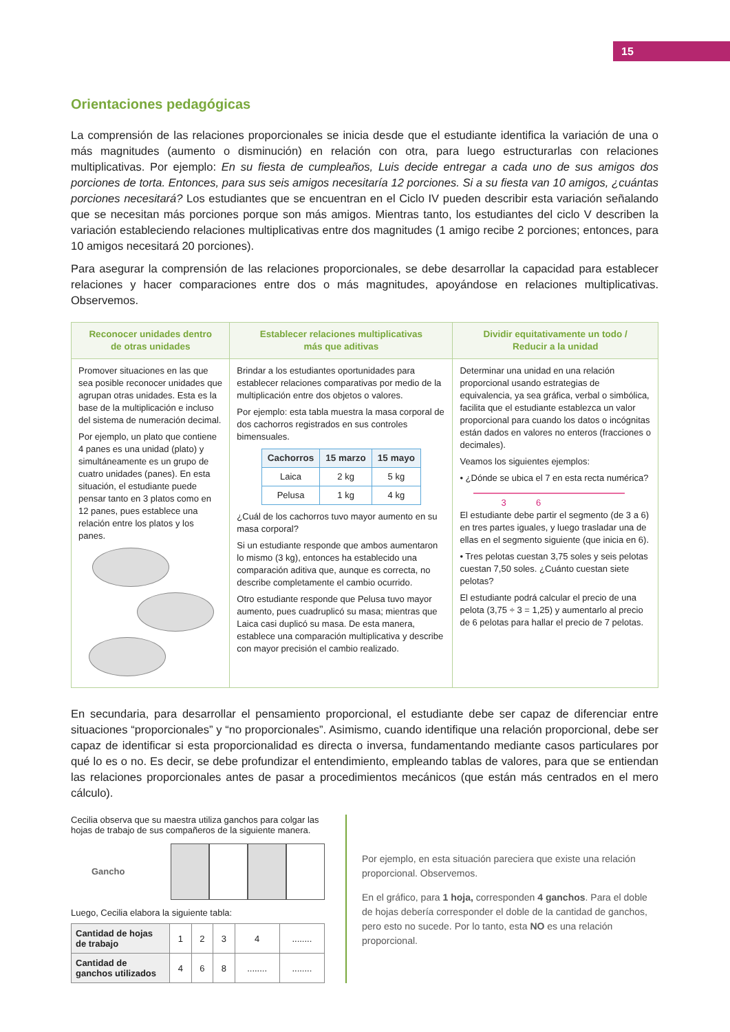15
Orientaciones pedagógicas
La comprensión de las relaciones proporcionales se inicia desde que el estudiante identifica la variación de una o más magnitudes (aumento o disminución) en relación con otra, para luego estructurarlas con relaciones multiplicativas. Por ejemplo: En su fiesta de cumpleaños, Luis decide entregar a cada uno de sus amigos dos porciones de torta. Entonces, para sus seis amigos necesitaría 12 porciones. Si a su fiesta van 10 amigos, ¿cuántas porciones necesitará? Los estudiantes que se encuentran en el Ciclo IV pueden describir esta variación señalando que se necesitan más porciones porque son más amigos. Mientras tanto, los estudiantes del ciclo V describen la variación estableciendo relaciones multiplicativas entre dos magnitudes (1 amigo recibe 2 porciones; entonces, para 10 amigos necesitará 20 porciones).
Para asegurar la comprensión de las relaciones proporcionales, se debe desarrollar la capacidad para establecer relaciones y hacer comparaciones entre dos o más magnitudes, apoyándose en relaciones multiplicativas. Observemos.
| Reconocer unidades dentro de otras unidades | Establecer relaciones multiplicativas más que aditivas | Dividir equitativamente un todo / Reducir a la unidad |
| --- | --- | --- |
| Promover situaciones en las que sea posible reconocer unidades que agrupan otras unidades. Esta es la base de la multiplicación e incluso del sistema de numeración decimal. Por ejemplo, un plato que contiene 4 panes es una unidad (plato) y simultáneamente es un grupo de cuatro unidades (panes). En esta situación, el estudiante puede pensar tanto en 3 platos como en 12 panes, pues establece una relación entre los platos y los panes. | Brindar a los estudiantes oportunidades para establecer relaciones comparativas por medio de la multiplicación entre dos objetos o valores. Por ejemplo: esta tabla muestra la masa corporal de dos cachorros registrados en sus controles bimensuales. / Cachorros / 15 marzo / 15 mayo / / --- / --- / --- / / Laica / 2 kg / 5 kg / / Pelusa / 1 kg / 4 kg / ¿Cuál de los cachorros tuvo mayor aumento en su masa corporal? Si un estudiante responde que ambos aumentaron lo mismo (3 kg), entonces ha establecido una comparación aditiva que, aunque es correcta, no describe completamente el cambio ocurrido. Otro estudiante responde que Pelusa tuvo mayor aumento, pues cuadruplicó su masa; mientras que Laica casi duplicó su masa. De esta manera, establece una comparación multiplicativa y describe con mayor precisión el cambio realizado. | Determinar una unidad en una relación proporcional usando estrategias de equivalencia, ya sea gráfica, verbal o simbólica, facilita que el estudiante establezca un valor proporcional para cuando los datos o incógnitas están dados en valores no enteros (fracciones o decimales). Veamos los siguientes ejemplos: • ¿Dónde se ubica el 7 en esta recta numérica? 3 6 El estudiante debe partir el segmento (de 3 a 6) en tres partes iguales, y luego trasladar una de ellas en el segmento siguiente (que inicia en 6). • Tres pelotas cuestan 3,75 soles y seis pelotas cuestan 7,50 soles. ¿Cuánto cuestan siete pelotas? El estudiante podrá calcular el precio de una pelota (3,75 ÷ 3 = 1,25) y aumentarlo al precio de 6 pelotas para hallar el precio de 7 pelotas. |
En secundaria, para desarrollar el pensamiento proporcional, el estudiante debe ser capaz de diferenciar entre situaciones “proporcionales” y “no proporcionales”. Asimismo, cuando identifique una relación proporcional, debe ser capaz de identificar si esta proporcionalidad es directa o inversa, fundamentando mediante casos particulares por qué lo es o no. Es decir, se debe profundizar el entendimiento, empleando tablas de valores, para que se entiendan las relaciones proporcionales antes de pasar a procedimientos mecánicos (que están más centrados en el mero cálculo).
Cecilia observa que su maestra utiliza ganchos para colgar las hojas de trabajo de sus compañeros de la siguiente manera.
Gancho
Luego, Cecilia elabora la siguiente tabla:
| Cantidad de hojas de trabajo | 1 | 2 | 3 | 4 | ........ |
| Cantidad de ganchos utilizados | 4 | 6 | 8 | ........ | ........ |
Por ejemplo, en esta situación pareciera que existe una relación proporcional. Observemos.
En el gráfico, para 1 hoja, corresponden 4 ganchos. Para el doble de hojas debería corresponder el doble de la cantidad de ganchos, pero esto no sucede. Por lo tanto, esta NO es una relación proporcional.